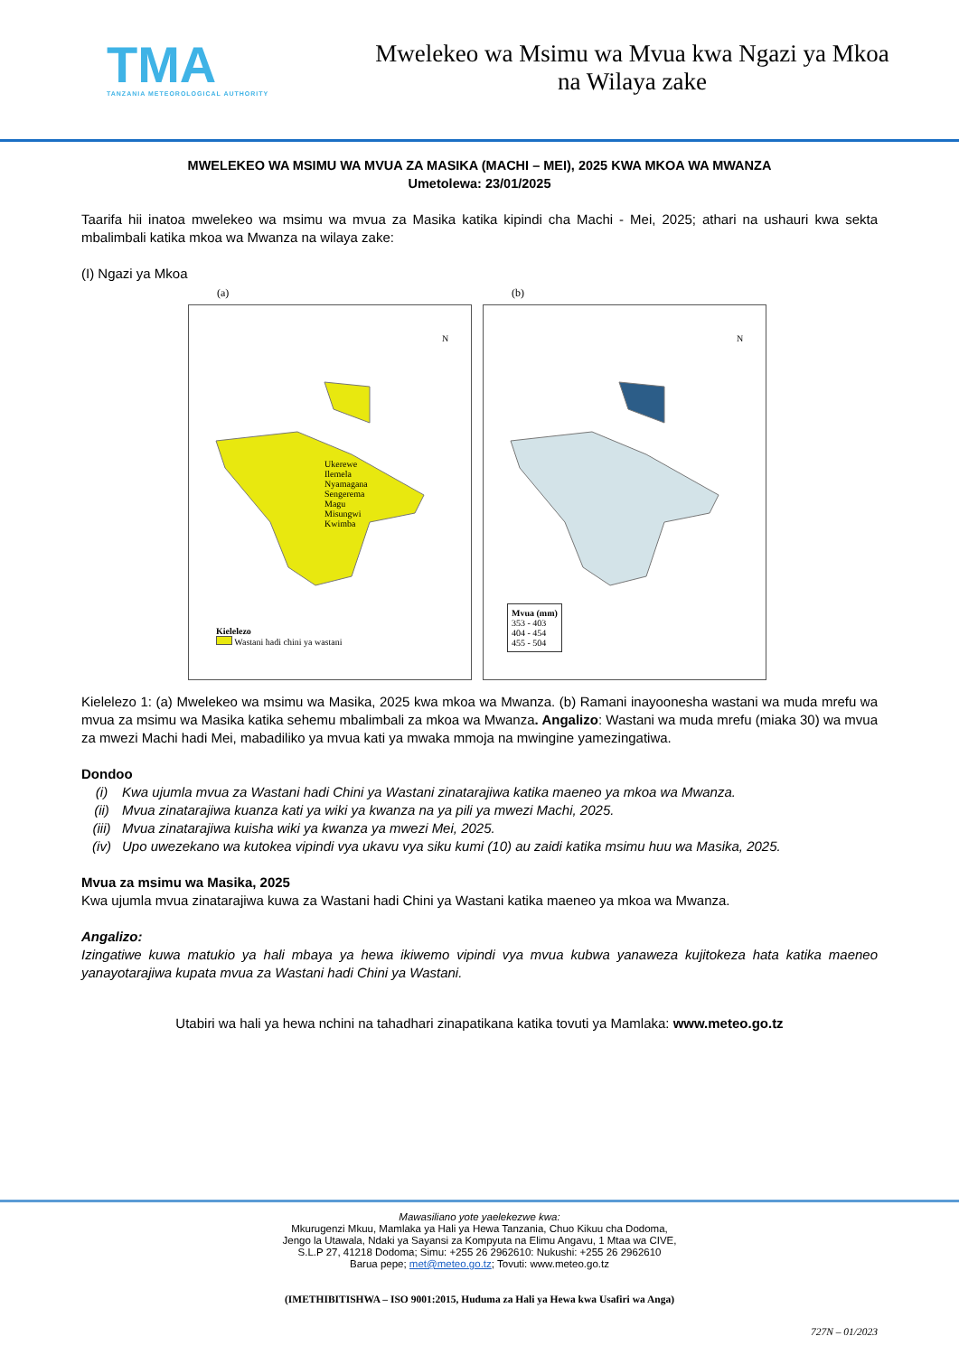TMA
TANZANIA METEOROLOGICAL AUTHORITY
Mwelekeo wa Msimu wa Mvua kwa Ngazi ya Mkoa
na Wilaya zake
MWELEKEO WA MSIMU WA MVUA ZA MASIKA (MACHI – MEI), 2025 KWA MKOA WA MWANZA
Umetolewa: 23/01/2025
Taarifa hii inatoa mwelekeo wa msimu wa mvua za Masika katika kipindi cha Machi - Mei, 2025; athari na ushauri kwa sekta mbalimbali katika mkoa wa Mwanza na wilaya zake:
(I) Ngazi ya Mkoa
(a)
N
Ukerewe
Ilemela
Nyamagana
Sengerema
Magu
Misungwi
Kwimba
Kielelezo
Wastani hadi chini ya wastani
(b)
N
Mvua (mm)
353 - 403
404 - 454
455 - 504
Kielelezo 1: (a) Mwelekeo wa msimu wa Masika, 2025 kwa mkoa wa Mwanza. (b) Ramani inayoonesha wastani wa muda mrefu wa mvua za msimu wa Masika katika sehemu mbalimbali za mkoa wa Mwanza. Angalizo: Wastani wa muda mrefu (miaka 30) wa mvua za mwezi Machi hadi Mei, mabadiliko ya mvua kati ya mwaka mmoja na mwingine yamezingatiwa.
Dondoo
(i) Kwa ujumla mvua za Wastani hadi Chini ya Wastani zinatarajiwa katika maeneo ya mkoa wa Mwanza.
(ii) Mvua zinatarajiwa kuanza kati ya wiki ya kwanza na ya pili ya mwezi Machi, 2025.
(iii) Mvua zinatarajiwa kuisha wiki ya kwanza ya mwezi Mei, 2025.
(iv) Upo uwezekano wa kutokea vipindi vya ukavu vya siku kumi (10) au zaidi katika msimu huu wa Masika, 2025.
Mvua za msimu wa Masika, 2025
Kwa ujumla mvua zinatarajiwa kuwa za Wastani hadi Chini ya Wastani katika maeneo ya mkoa wa Mwanza.
Angalizo:
Izingatiwe kuwa matukio ya hali mbaya ya hewa ikiwemo vipindi vya mvua kubwa yanaweza kujitokeza hata katika maeneo yanayotarajiwa kupata mvua za Wastani hadi Chini ya Wastani.
Utabiri wa hali ya hewa nchini na tahadhari zinapatikana katika tovuti ya Mamlaka: www.meteo.go.tz
Mawasiliano yote yaelekezwe kwa:
Mkurugenzi Mkuu, Mamlaka ya Hali ya Hewa Tanzania, Chuo Kikuu cha Dodoma,
Jengo la Utawala, Ndaki ya Sayansi za Kompyuta na Elimu Angavu, 1 Mtaa wa CIVE,
S.L.P 27, 41218 Dodoma; Simu: +255 26 2962610: Nukushi: +255 26 2962610
Barua pepe; met@meteo.go.tz; Tovuti: www.meteo.go.tz
(IMETHIBITISHWA – ISO 9001:2015, Huduma za Hali ya Hewa kwa Usafiri wa Anga)
727N – 01/2023